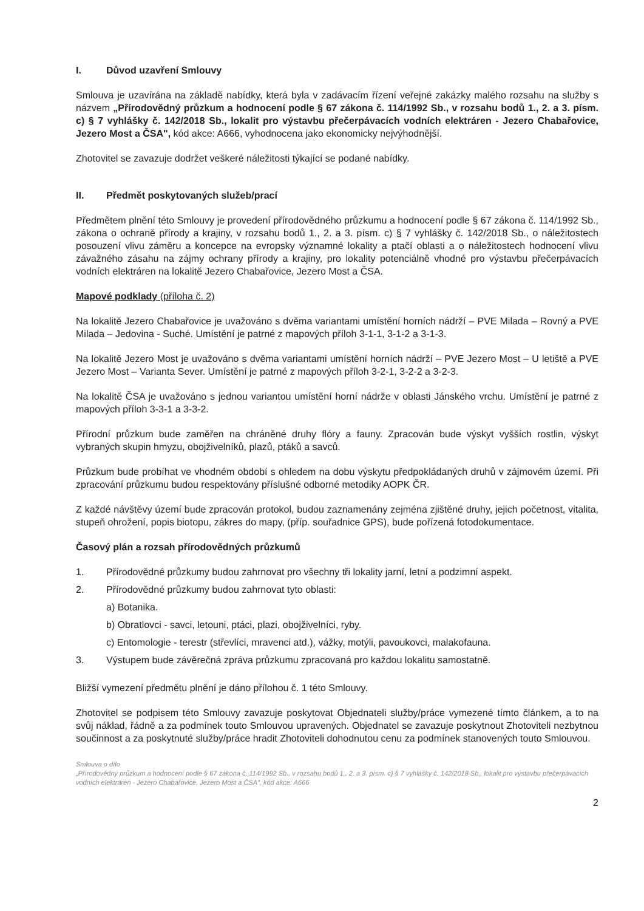I. Důvod uzavření Smlouvy
Smlouva je uzavírána na základě nabídky, která byla v zadávacím řízení veřejné zakázky malého rozsahu na služby s názvem „Přírodovědný průzkum a hodnocení podle § 67 zákona č. 114/1992 Sb., v rozsahu bodů 1., 2. a 3. písm. c) § 7 vyhlášky č. 142/2018 Sb., lokalit pro výstavbu přečerpávacích vodních elektráren - Jezero Chabařovice, Jezero Most a ČSA", kód akce: A666, vyhodnocena jako ekonomicky nejvýhodnější.
Zhotovitel se zavazuje dodržet veškeré náležitosti týkající se podané nabídky.
II. Předmět poskytovaných služeb/prací
Předmětem plnění této Smlouvy je provedení přírodovědného průzkumu a hodnocení podle § 67 zákona č. 114/1992 Sb., zákona o ochraně přírody a krajiny, v rozsahu bodů 1., 2. a 3. písm. c) § 7 vyhlášky č. 142/2018 Sb., o náležitostech posouzení vlivu záměru a koncepce na evropsky významné lokality a ptačí oblasti a o náležitostech hodnocení vlivu závažného zásahu na zájmy ochrany přírody a krajiny, pro lokality potenciálně vhodné pro výstavbu přečerpávacích vodních elektráren na lokalitě Jezero Chabařovice, Jezero Most a ČSA.
Mapové podklady (příloha č. 2)
Na lokalitě Jezero Chabařovice je uvažováno s dvěma variantami umístění horních nádrží – PVE Milada – Rovný a PVE Milada – Jedovina - Suché. Umístění je patrné z mapových příloh 3-1-1, 3-1-2 a 3-1-3.
Na lokalitě Jezero Most je uvažováno s dvěma variantami umístění horních nádrží – PVE Jezero Most – U letiště a PVE Jezero Most – Varianta Sever. Umístění je patrné z mapových příloh 3-2-1, 3-2-2 a 3-2-3.
Na lokalitě ČSA je uvažováno s jednou variantou umístění horní nádrže v oblasti Jánského vrchu. Umístění je patrné z mapových příloh 3-3-1 a 3-3-2.
Přírodní průzkum bude zaměřen na chráněné druhy flóry a fauny. Zpracován bude výskyt vyšších rostlin, výskyt vybraných skupin hmyzu, obojživelníků, plazů, ptáků a savců.
Průzkum bude probíhat ve vhodném období s ohledem na dobu výskytu předpokládaných druhů v zájmovém území. Při zpracování průzkumu budou respektovány příslušné odborné metodiky AOPK ČR.
Z každé návštěvy území bude zpracován protokol, budou zaznamenány zejména zjištěné druhy, jejich početnost, vitalita, stupeň ohrožení, popis biotopu, zákres do mapy, (příp. souřadnice GPS), bude pořízená fotodokumentace.
Časový plán a rozsah přírodovědných průzkumů
1. Přírodovědné průzkumy budou zahrnovat pro všechny tři lokality jarní, letní a podzimní aspekt.
2. Přírodovědné průzkumy budou zahrnovat tyto oblasti:
a) Botanika.
b) Obratlovci - savci, letouni, ptáci, plazi, obojživelníci, ryby.
c) Entomologie - terestr (střevlíci, mravenci atd.), vážky, motýli, pavoukovci, malakofauna.
3. Výstupem bude závěrečná zpráva průzkumu zpracovaná pro každou lokalitu samostatně.
Bližší vymezení předmětu plnění je dáno přílohou č. 1 této Smlouvy.
Zhotovitel se podpisem této Smlouvy zavazuje poskytovat Objednateli služby/práce vymezené tímto článkem, a to na svůj náklad, řádně a za podmínek touto Smlouvou upravených. Objednatel se zavazuje poskytnout Zhotoviteli nezbytnou součinnost a za poskytnuté služby/práce hradit Zhotoviteli dohodnutou cenu za podmínek stanovených touto Smlouvou.
Smlouva o dílo
„Přírodovědný průzkum a hodnocení podle § 67 zákona č. 114/1992 Sb., v rozsahu bodů 1., 2. a 3. písm. c) § 7 vyhlášky č. 142/2018 Sb., lokalit pro výstavbu přečerpávacích vodních elektráren - Jezero Chabařovice, Jezero Most a ČSA", kód akce: A666
2